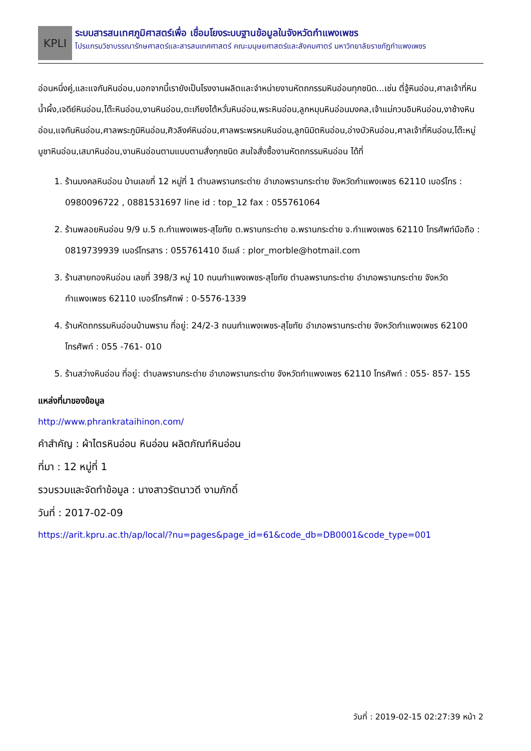KPLI
ระบบสารสนเทศภูมิศาสตร์เพื่อ เชื่อมโยงระบบฐานข้อมูลในจังหวัดกำแพงเพชร
โปรแกรมวิชาบรรณารักษศาสตร์และสารสนเทศศาสตร์ คณะมนุษยศาสตร์และสังคมศาตร์ มหาวิทยาลัยราชภัฏกำแพงเพชร
อ่อนหนึ่งคู่,และแจกันหินอ่อน,นอกจากนี้เรายังเป็นโรงงานผลิตและจำหน่ายงานหัตถกรรมหินอ่อนทุกชนิด...เช่น ตี่จู้หินอ่อน,ศาลเจ้าที่หินน้ำผึ้ง,เจดีย์หินอ่อน,โต๊ะหินอ่อน,งานหินอ่อน,ตะเกียงไต้หวั่นหินอ่อน,พระหินอ่อน,ลูกหมุนหินอ่อนมงคล,เจ้าแม่กวนอิมหินอ่อน,งาช้างหินอ่อน,แจกันหินอ่อน,ศาลพระภูมิหินอ่อน,ศิวลึงค์หินอ่อน,ศาลพระพรหมหินอ่อน,ลูกนิมิตหินอ่อน,อ่างบัวหินอ่อน,ศาลเจ้าที่หินอ่อน,โต๊ะหมู่บูชาหินอ่อน,เสมาหินอ่อน,งานหินอ่อนตามแบบตามสั่งทุกชนิด สนใจสั่งซื้องานหัตถกรรมหินอ่อน ได้ที่
1. ร้านมงคลหินอ่อน บ้านเลขที่ 12 หมู่ที่ 1 ตำบลพรานกระต่าย อำเภอพรานกระต่าย จังหวัดกำแพงเพชร 62110 เบอร์โทร : 0980096722 , 0881531697 line id : top_12 fax : 055761064
2. ร้านพลอยหินอ่อน 9/9 ม.5 ถ.กำแพงเพชร-สุโขทัย ต.พรานกระต่าย อ.พรานกระต่าย จ.กำแพงเพชร 62110 โทรศัพท์มือถือ : 0819739939 เบอร์โทรสาร : 055761410 อีเมล์ : plor_morble@hotmail.com
3. ร้านสายทองหินอ่อน เลขที่ 398/3 หมู่ 10 ถนนกำแพงเพชร-สุโขทัย ตำบลพรานกระต่าย อำเภอพรานกระต่าย จังหวัดกำแพงเพชร 62110 เบอร์โทรศัทพ์ : 0-5576-1339
4. ร้านหัตถกรรมหินอ่อนบ้านพราน ที่อยู่: 24/2-3 ถนนกำแพงเพชร-สุโขทัย อำเภอพรานกระต่าย จังหวัดกำแพงเพชร 62100 โทรศัพท์ : 055 -761- 010
5. ร้านสว่างหินอ่อน ที่อยู่: ตำบลพรานกระต่าย อำเภอพรานกระต่าย จังหวัดกำแพงเพชร 62110 โทรศัพท์ : 055- 857- 155
แหล่งที่มาของข้อมูล
http://www.phrankrataihinon.com/
คำสำคัญ : ผ้าไตรหินอ่อน หินอ่อน ผลิตภัณฑ์หินอ่อน
ที่มา : 12 หมู่ที่ 1
รวบรวมและจัดทำข้อมูล : นางสาวรัตนาวดี งามภักดิ์
วันที่ : 2017-02-09
https://arit.kpru.ac.th/ap/local/?nu=pages&page_id=61&code_db=DB0001&code_type=001
วันที่ : 2019-02-15 02:27:39 หน้า 2